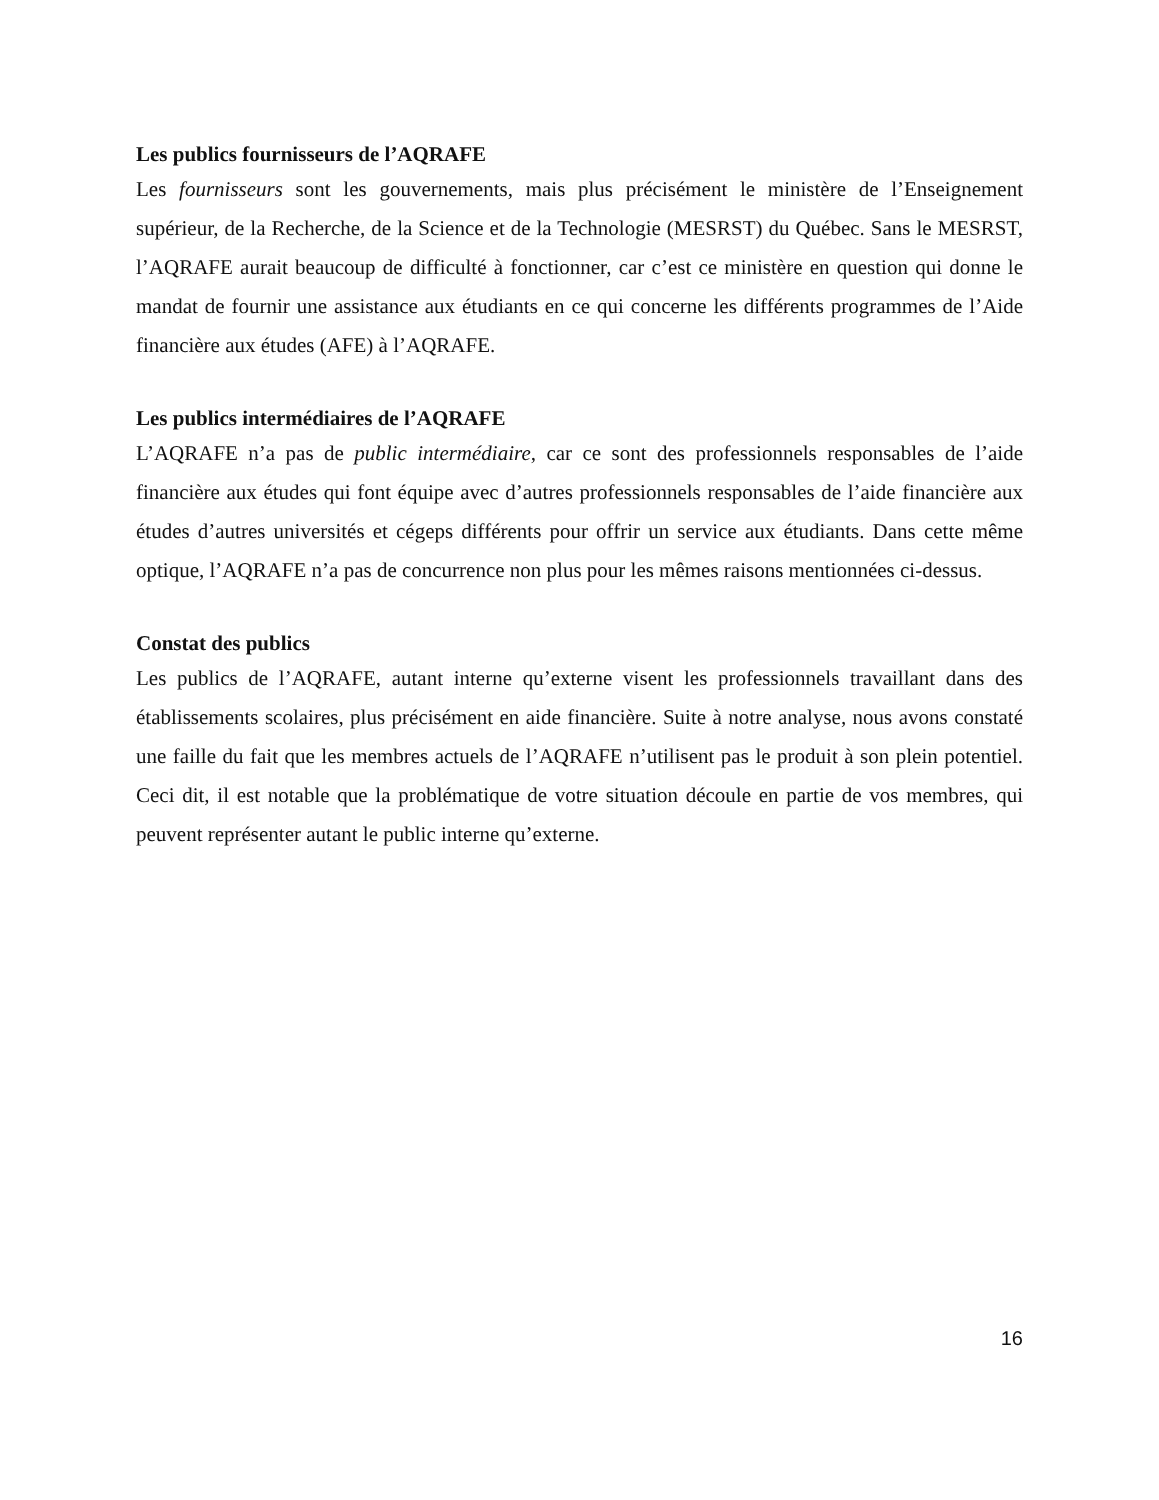Les publics fournisseurs de l’AQRAFE
Les fournisseurs sont les gouvernements, mais plus précisément le ministère de l’Enseignement supérieur, de la Recherche, de la Science et de la Technologie (MESRST) du Québec. Sans le MESRST, l’AQRAFE aurait beaucoup de difficulté à fonctionner, car c’est ce ministère en question qui donne le mandat de fournir une assistance aux étudiants en ce qui concerne les différents programmes de l’Aide financière aux études (AFE) à l’AQRAFE.
Les publics intermédiaires de l’AQRAFE
L’AQRAFE n’a pas de public intermédiaire, car ce sont des professionnels responsables de l’aide financière aux études qui font équipe avec d’autres professionnels responsables de l’aide financière aux études d’autres universités et cégeps différents pour offrir un service aux étudiants. Dans cette même optique, l’AQRAFE n’a pas de concurrence non plus pour les mêmes raisons mentionnées ci-dessus.
Constat des publics
Les publics de l’AQRAFE, autant interne qu’externe visent les professionnels travaillant dans des établissements scolaires, plus précisément en aide financière. Suite à notre analyse, nous avons constaté une faille du fait que les membres actuels de l’AQRAFE n’utilisent pas le produit à son plein potentiel. Ceci dit, il est notable que la problématique de votre situation découle en partie de vos membres, qui peuvent représenter autant le public interne qu’externe.
16